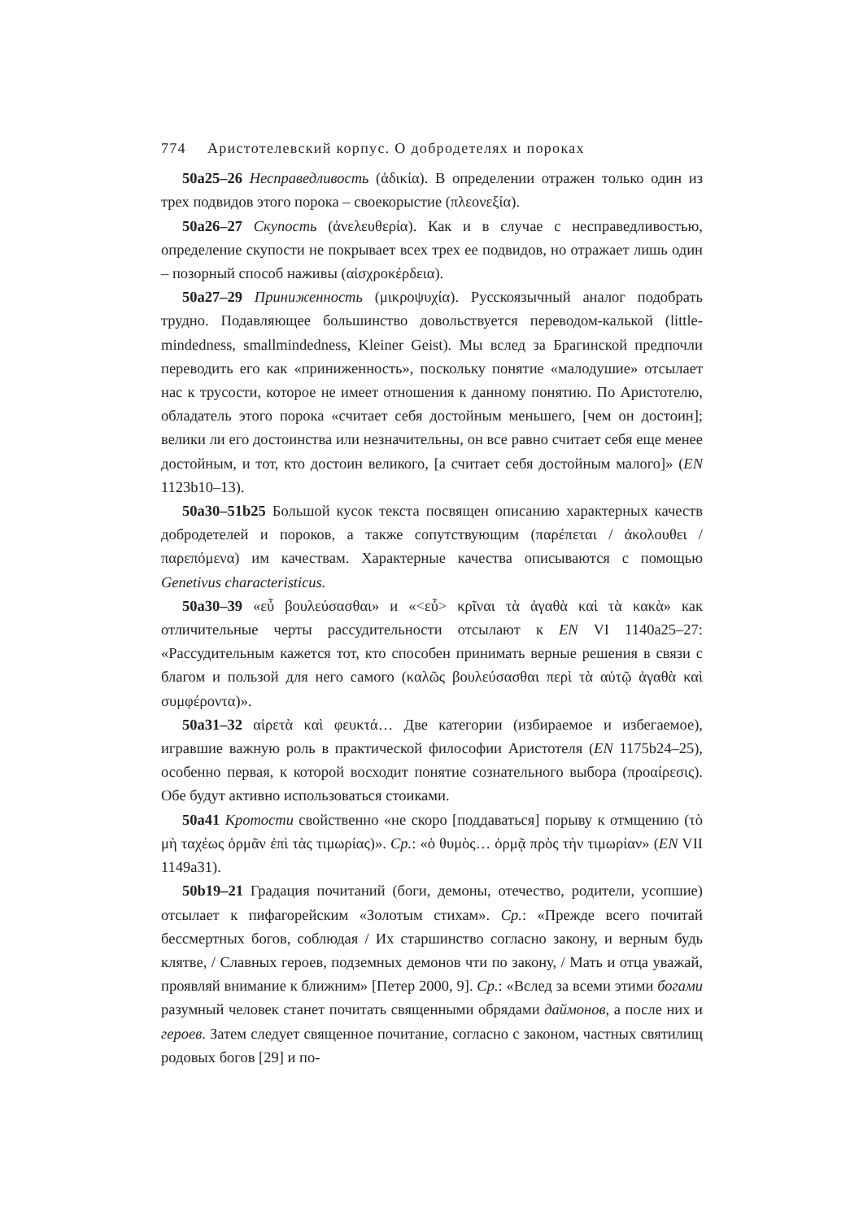774 Аристотелевский корпус. О добродетелях и пороках
50a25–26 Несправедливость (ἀδικία). В определении отражен только один из трех подвидов этого порока – своекорыстие (πλεονεξία).
50a26–27 Скупость (ἀνελευθερία). Как и в случае с несправедливостью, определение скупости не покрывает всех трех ее подвидов, но отражает лишь один – позорный способ наживы (αἰσχροκέρδεια).
50a27–29 Приниженность (μικροψυχία). Русскоязычный аналог подобрать трудно. Подавляющее большинство довольствуется переводом-калькой (little-mindedness, smallmindedness, Kleiner Geist). Мы вслед за Брагинской предпочли переводить его как «приниженность», поскольку понятие «малодушие» отсылает нас к трусости, которое не имеет отношения к данному понятию. По Аристотелю, обладатель этого порока «считает себя достойным меньшего, [чем он достоин]; велики ли его достоинства или незначительны, он все равно считает себя еще менее достойным, и тот, кто достоин великого, [а считает себя достойным малого]» (EN 1123b10–13).
50a30–51b25 Большой кусок текста посвящен описанию характерных качеств добродетелей и пороков, а также сопутствующим (παρέπεται / ἀκολουθει / παρεπόμενα) им качествам. Характерные качества описываются с помощью Genetivus characteristicus.
50a30–39 «εὖ βουλεύσασθαι» и «<εὖ> κρῖναι τὰ ἀγαθὰ καὶ τὰ κακὰ» как отличительные черты рассудительности отсылают к EN VI 1140a25–27: «Рассудительным кажется тот, кто способен принимать верные решения в связи с благом и пользой для него самого (καλῶς βουλεύσασθαι περὶ τὰ αὑτῷ ἀγαθὰ καὶ συμφέροντα)».
50a31–32 αἱρετὰ καὶ φευκτά… Две категории (избираемое и избегаемое), игравшие важную роль в практической философии Аристотеля (EN 1175b24–25), особенно первая, к которой восходит понятие сознательного выбора (προαίρεσις). Обе будут активно использоваться стоиками.
50a41 Кротости свойственно «не скоро [поддаваться] порыву к отмщению (τὸ μὴ ταχέως ὁρμᾶν ἐπὶ τὰς τιμωρίας)». Ср.: «ὁ θυμὸς… ὁρμᾷ πρὸς τὴν τιμωρίαν» (EN VII 1149a31).
50b19–21 Градация почитаний (боги, демоны, отечество, родители, усопшие) отсылает к пифагорейским «Золотым стихам». Ср.: «Прежде всего почитай бессмертных богов, соблюдая / Их старшинство согласно закону, и верным будь клятве, / Славных героев, подземных демонов чти по закону, / Мать и отца уважай, проявляй внимание к ближним» [Петер 2000, 9]. Ср.: «Вслед за всеми этими богами разумный человек станет почитать священными обрядами даймонов, а после них и героев. Затем следует священное почитание, согласно с законом, частных святилищ родовых богов [29] и по-